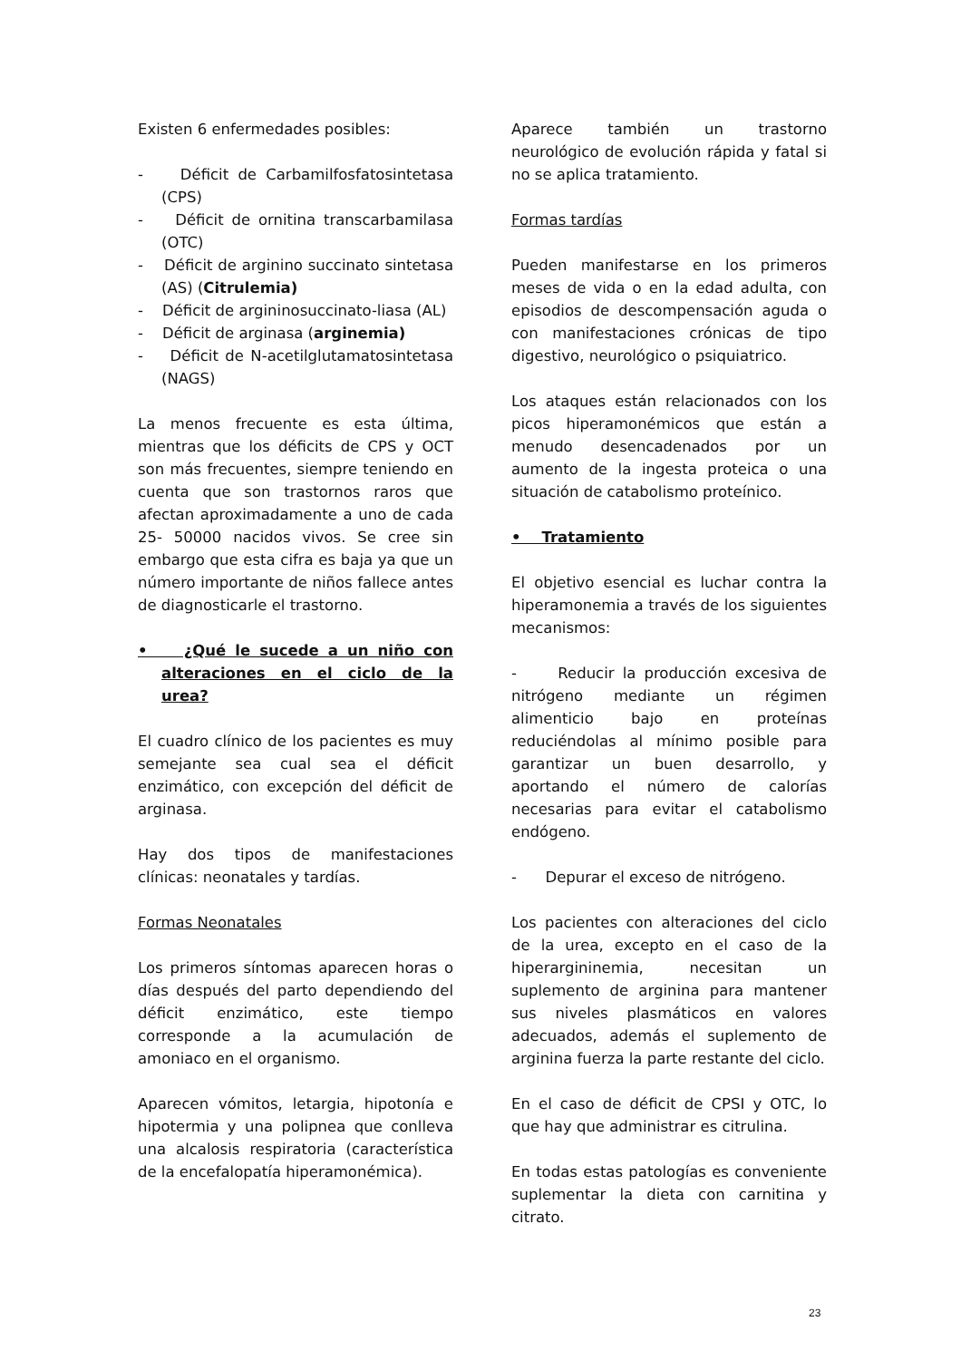Existen 6 enfermedades posibles:
- Déficit de Carbamilfosfatosintetasa (CPS)
- Déficit de ornitina transcarbamilasa (OTC)
- Déficit de arginino succinato sintetasa (AS) (Citrulemia)
- Déficit de argininosuccinato-liasa (AL)
- Déficit de arginasa (arginemia)
- Déficit de N-acetilglutamatosintetasa (NAGS)
La menos frecuente es esta última, mientras que los déficits de CPS y OCT son más frecuentes, siempre teniendo en cuenta que son trastornos raros que afectan aproximadamente a uno de cada 25- 50000 nacidos vivos. Se cree sin embargo que esta cifra es baja ya que un número importante de niños fallece antes de diagnosticarle el trastorno.
• ¿Qué le sucede a un niño con alteraciones en el ciclo de la urea?
El cuadro clínico de los pacientes es muy semejante sea cual sea el déficit enzimático, con excepción del déficit de arginasa.
Hay dos tipos de manifestaciones clínicas: neonatales y tardías.
Formas Neonatales
Los primeros síntomas aparecen horas o días después del parto dependiendo del déficit enzimático, este tiempo corresponde a la acumulación de amoniaco en el organismo.
Aparecen vómitos, letargia, hipotonía e hipotermia y una polipnea que conlleva una alcalosis respiratoria (característica de la encefalopatía hiperamonémica).
Aparece también un trastorno neurológico de evolución rápida y fatal si no se aplica tratamiento.
Formas tardías
Pueden manifestarse en los primeros meses de vida o en la edad adulta, con episodios de descompensación aguda o con manifestaciones crónicas de tipo digestivo, neurológico o psiquiatrico.
Los ataques están relacionados con los picos hiperamonémicos que están a menudo desencadenados por un aumento de la ingesta proteica o una situación de catabolismo proteínico.
• Tratamiento
El objetivo esencial es luchar contra la hiperamonemia a través de los siguientes mecanismos:
- Reducir la producción excesiva de nitrógeno mediante un régimen alimenticio bajo en proteínas reduciéndolas al mínimo posible para garantizar un buen desarrollo, y aportando el número de calorías necesarias para evitar el catabolismo endógeno.
- Depurar el exceso de nitrógeno.
Los pacientes con alteraciones del ciclo de la urea, excepto en el caso de la hiperargininemia, necesitan un suplemento de arginina para mantener sus niveles plasmáticos en valores adecuados, además el suplemento de arginina fuerza la parte restante del ciclo.
En el caso de déficit de CPSI y OTC, lo que hay que administrar es citrulina.
En todas estas patologías es conveniente suplementar la dieta con carnitina y citrato.
23